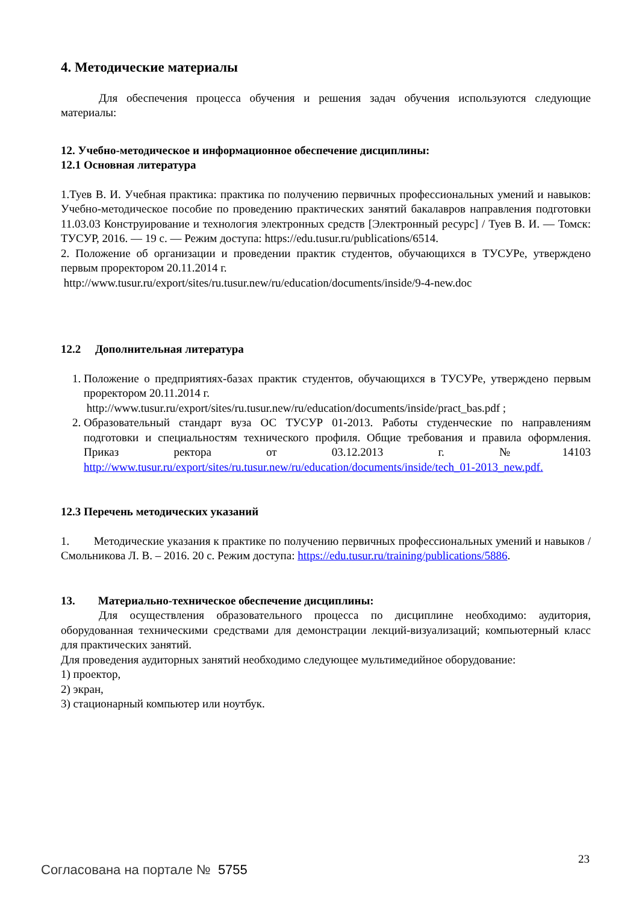4. Методические материалы
Для обеспечения процесса обучения и решения задач обучения используются следующие материалы:
12. Учебно-методическое и информационное обеспечение дисциплины:
12.1 Основная литература
1.Туев В. И. Учебная практика: практика по получению первичных профессиональных умений и навыков: Учебно-методическое пособие по проведению практических занятий бакалавров направления подготовки 11.03.03 Конструирование и технология электронных средств [Электронный ресурс] / Туев В. И. — Томск: ТУСУР, 2016. — 19 с. — Режим доступа: https://edu.tusur.ru/publications/6514.
2. Положение об организации и проведении практик студентов, обучающихся в ТУСУРе, утверждено первым проректором 20.11.2014 г.
http://www.tusur.ru/export/sites/ru.tusur.new/ru/education/documents/inside/9-4-new.doc
12.2 Дополнительная литература
1. Положение о предприятиях-базах практик студентов, обучающихся в ТУСУРе, утверждено первым проректором 20.11.2014 г.
http://www.tusur.ru/export/sites/ru.tusur.new/ru/education/documents/inside/pract_bas.pdf ;
2. Образовательный стандарт вуза ОС ТУСУР 01-2013. Работы студенческие по направлениям подготовки и специальностям технического профиля. Общие требования и правила оформления. Приказ ректора от 03.12.2013 г. №14103 http://www.tusur.ru/export/sites/ru.tusur.new/ru/education/documents/inside/tech_01-2013_new.pdf.
12.3 Перечень методических указаний
1. Методические указания к практике по получению первичных профессиональных умений и навыков / Смольникова Л. В. – 2016. 20 с. Режим доступа: https://edu.tusur.ru/training/publications/5886.
13. Материально-техническое обеспечение дисциплины:
Для осуществления образовательного процесса по дисциплине необходимо: аудитория, оборудованная техническими средствами для демонстрации лекций-визуализаций; компьютерный класс для практических занятий.
Для проведения аудиторных занятий необходимо следующее мультимедийное оборудование:
1) проектор,
2) экран,
3) стационарный компьютер или ноутбук.
23
Согласована на портале № 5755